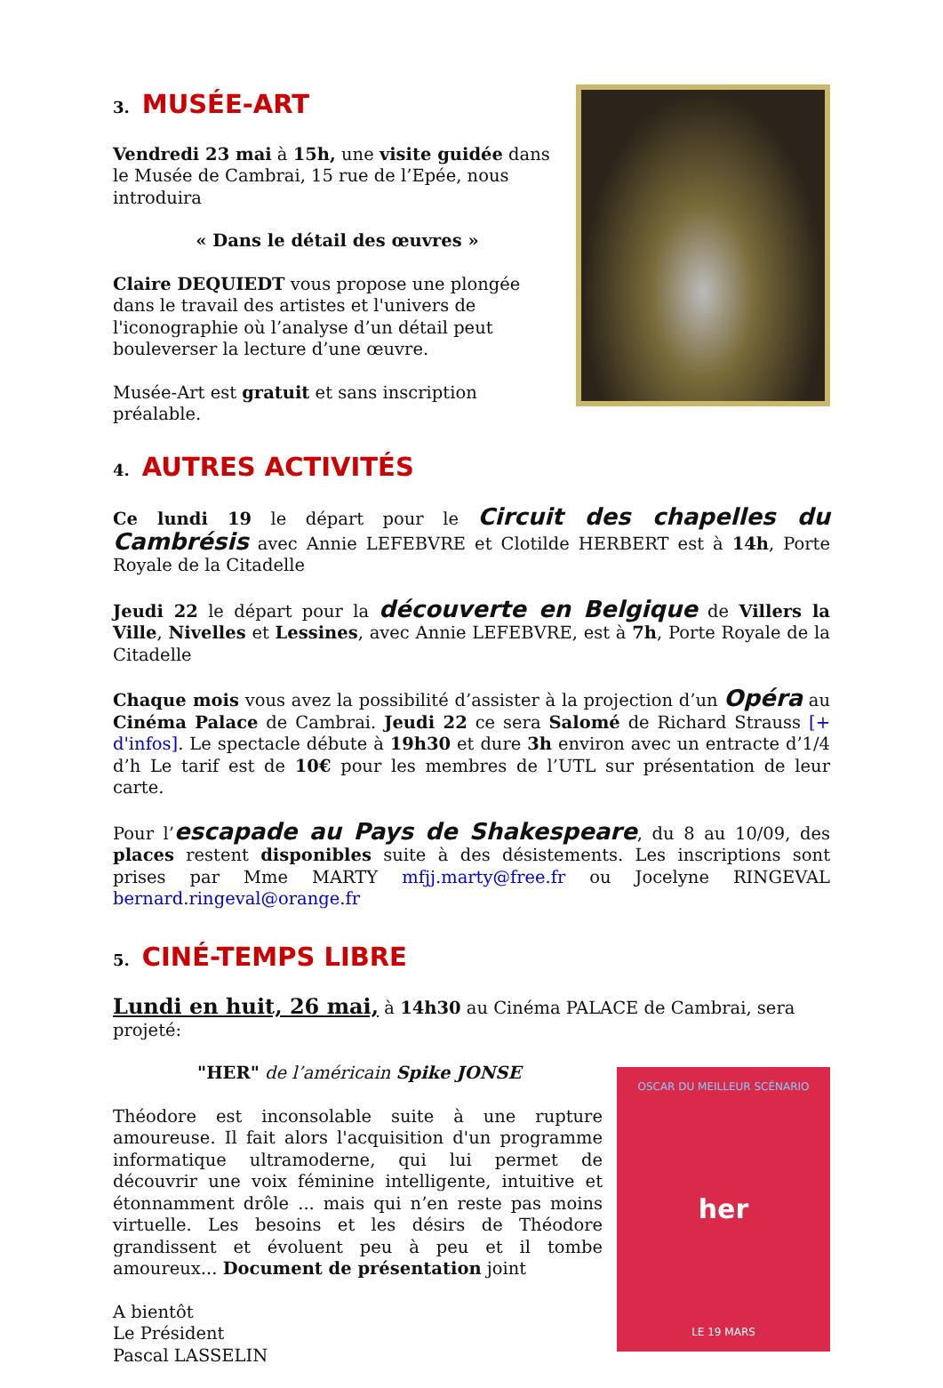3. MUSÉE-ART
Vendredi 23 mai à 15h, une visite guidée dans le Musée de Cambrai, 15 rue de l’Epée, nous introduira
« Dans le détail des œuvres »
Claire DEQUIEDT vous propose une plongée dans le travail des artistes et l'univers de l'iconographie où l’analyse d’un détail peut bouleverser la lecture d’une œuvre.
Musée-Art est gratuit et sans inscription préalable.
4. AUTRES ACTIVITÉS
Ce lundi 19 le départ pour le Circuit des chapelles du Cambrésis avec Annie LEFEBVRE et Clotilde HERBERT est à 14h, Porte Royale de la Citadelle
Jeudi 22 le départ pour la découverte en Belgique de Villers la Ville, Nivelles et Lessines, avec Annie LEFEBVRE, est à 7h, Porte Royale de la Citadelle
Chaque mois vous avez la possibilité d’assister à la projection d’un Opéra au Cinéma Palace de Cambrai. Jeudi 22 ce sera Salomé de Richard Strauss [+ d'infos]. Le spectacle débute à 19h30 et dure 3h environ avec un entracte d’1/4 d’h Le tarif est de 10€ pour les membres de l’UTL sur présentation de leur carte.
Pour l’escapade au Pays de Shakespeare, du 8 au 10/09, des places restent disponibles suite à des désistements. Les inscriptions sont prises par Mme MARTY mfjj.marty@free.fr ou Jocelyne RINGEVAL bernard.ringeval@orange.fr
5. CINÉ-TEMPS LIBRE
Lundi en huit, 26 mai, à 14h30 au Cinéma PALACE de Cambrai, sera projeté:
"HER" de l’américain Spike JONSE
Théodore est inconsolable suite à une rupture amoureuse. Il fait alors l'acquisition d'un programme informatique ultramoderne, qui lui permet de découvrir une voix féminine intelligente, intuitive et étonnamment drôle ... mais qui n’en reste pas moins virtuelle. Les besoins et les désirs de Théodore grandissent et évoluent peu à peu et il tombe amoureux... Document de présentation joint
A bientôt
Le Président
Pascal LASSELIN
OSCAR DU MEILLEUR SCÉNARIO
her
LE 19 MARS